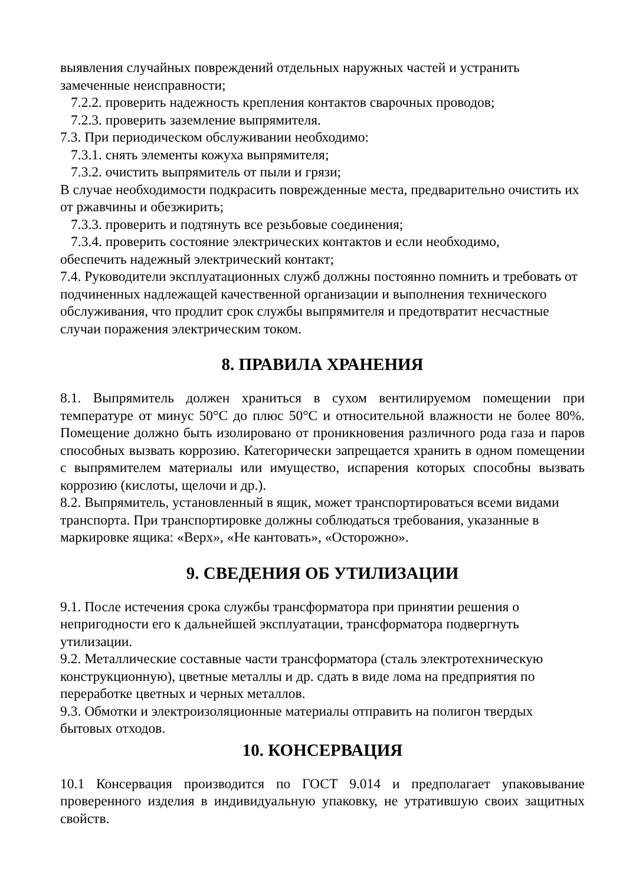выявления случайных повреждений отдельных наружных частей и устранить замеченные неисправности;
7.2.2. проверить надежность крепления контактов сварочных проводов;
7.2.3. проверить заземление выпрямителя.
7.3. При периодическом обслуживании необходимо:
7.3.1. снять элементы кожуха выпрямителя;
7.3.2. очистить выпрямитель от пыли и грязи;
В случае необходимости подкрасить поврежденные места, предварительно очистить их от ржавчины и обезжирить;
7.3.3. проверить и подтянуть все резьбовые соединения;
7.3.4. проверить состояние электрических контактов и если необходимо,
обеспечить надежный электрический контакт;
7.4. Руководители эксплуатационных служб должны постоянно помнить и требовать от подчиненных надлежащей качественной организации и выполнения технического обслуживания, что продлит срок службы выпрямителя и предотвратит несчастные случаи поражения электрическим током.
8. ПРАВИЛА ХРАНЕНИЯ
8.1. Выпрямитель должен храниться в сухом вентилируемом помещении при температуре от минус 50°С до плюс 50°С и относительной влажности не более 80%. Помещение должно быть изолировано от проникновения различного рода газа и паров способных вызвать коррозию. Категорически запрещается хранить в одном помещении с выпрямителем материалы или имущество, испарения которых способны вызвать коррозию (кислоты, щелочи и др.).
8.2. Выпрямитель, установленный в ящик, может транспортироваться всеми видами транспорта. При транспортировке должны соблюдаться требования, указанные в маркировке ящика: «Верх», «Не кантовать», «Осторожно».
9. СВЕДЕНИЯ ОБ УТИЛИЗАЦИИ
9.1. После истечения срока службы трансформатора при принятии решения о непригодности его к дальнейшей эксплуатации, трансформатора подвергнуть утилизации.
9.2. Металлические составные части трансформатора (сталь электротехническую конструкционную), цветные металлы и др. сдать в виде лома на предприятия по переработке цветных и черных металлов.
9.3. Обмотки и электроизоляционные материалы отправить на полигон твердых бытовых отходов.
10. КОНСЕРВАЦИЯ
10.1 Консервация производится по ГОСТ 9.014 и предполагает упаковывание проверенного изделия в индивидуальную упаковку, не утратившую своих защитных свойств.